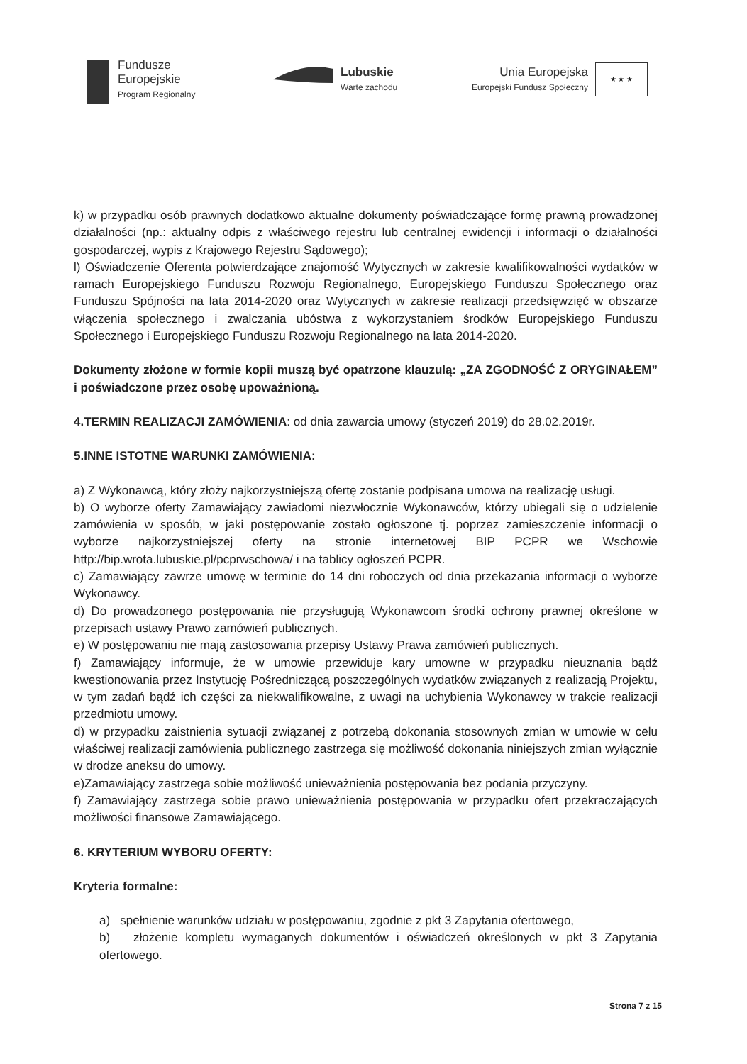Fundusze
Europejskie
Program Regionalny
Lubuskie
Warte zachodu
Unia Europejska
Europejski Fundusz Społeczny
★ ★ ★
k) w przypadku osób prawnych dodatkowo aktualne dokumenty poświadczające formę prawną prowadzonej działalności (np.: aktualny odpis z właściwego rejestru lub centralnej ewidencji i informacji o działalności gospodarczej, wypis z Krajowego Rejestru Sądowego);
l) Oświadczenie Oferenta potwierdzające znajomość Wytycznych w zakresie kwalifikowalności wydatków w ramach Europejskiego Funduszu Rozwoju Regionalnego, Europejskiego Funduszu Społecznego oraz Funduszu Spójności na lata 2014-2020 oraz Wytycznych w zakresie realizacji przedsięwzięć w obszarze włączenia społecznego i zwalczania ubóstwa z wykorzystaniem środków Europejskiego Funduszu Społecznego i Europejskiego Funduszu Rozwoju Regionalnego na lata 2014-2020.
Dokumenty złożone w formie kopii muszą być opatrzone klauzulą: „ZA ZGODNOŚĆ Z ORYGINAŁEM” i poświadczone przez osobę upoważnioną.
4.TERMIN REALIZACJI ZAMÓWIENIA: od dnia zawarcia umowy (styczeń 2019) do 28.02.2019r.
5.INNE ISTOTNE WARUNKI ZAMÓWIENIA:
a) Z Wykonawcą, który złoży najkorzystniejszą ofertę zostanie podpisana umowa na realizację usługi.
b) O wyborze oferty Zamawiający zawiadomi niezwłocznie Wykonawców, którzy ubiegali się o udzielenie zamówienia w sposób, w jaki postępowanie zostało ogłoszone tj. poprzez zamieszczenie informacji o wyborze najkorzystniejszej oferty na stronie internetowej BIP PCPR we Wschowie http://bip.wrota.lubuskie.pl/pcprwschowa/ i na tablicy ogłoszeń PCPR.
c) Zamawiający zawrze umowę w terminie do 14 dni roboczych od dnia przekazania informacji o wyborze Wykonawcy.
d) Do prowadzonego postępowania nie przysługują Wykonawcom środki ochrony prawnej określone w przepisach ustawy Prawo zamówień publicznych.
e) W postępowaniu nie mają zastosowania przepisy Ustawy Prawa zamówień publicznych.
f) Zamawiający informuje, że w umowie przewiduje kary umowne w przypadku nieuznania bądź kwestionowania przez Instytucję Pośredniczącą poszczególnych wydatków związanych z realizacją Projektu, w tym zadań bądź ich części za niekwalifikowalne, z uwagi na uchybienia Wykonawcy w trakcie realizacji przedmiotu umowy.
d) w przypadku zaistnienia sytuacji związanej z potrzebą dokonania stosownych zmian w umowie w celu właściwej realizacji zamówienia publicznego zastrzega się możliwość dokonania niniejszych zmian wyłącznie w drodze aneksu do umowy.
e)Zamawiający zastrzega sobie możliwość unieważnienia postępowania bez podania przyczyny.
f) Zamawiający zastrzega sobie prawo unieważnienia postępowania w przypadku ofert przekraczających możliwości finansowe Zamawiającego.
6. KRYTERIUM WYBORU OFERTY:
Kryteria formalne:
a) spełnienie warunków udziału w postępowaniu, zgodnie z pkt 3 Zapytania ofertowego,
b) złożenie kompletu wymaganych dokumentów i oświadczeń określonych w pkt 3 Zapytania ofertowego.
Strona 7 z 15